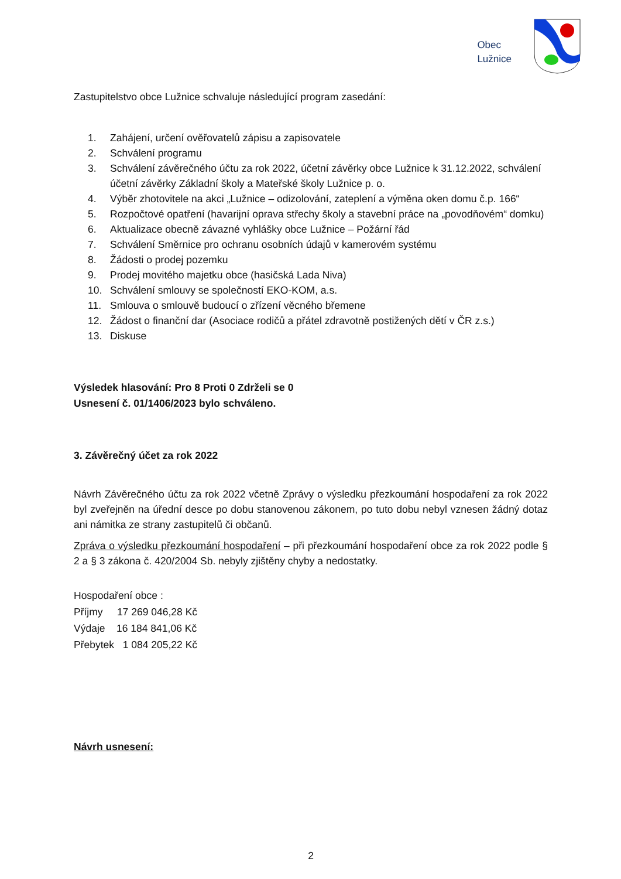Obec
Lužnice
Zastupitelstvo obce Lužnice schvaluje následující program zasedání:
1. Zahájení, určení ověřovatelů zápisu a zapisovatele
2. Schválení programu
3. Schválení závěrečného účtu za rok 2022, účetní závěrky obce Lužnice k 31.12.2022, schválení účetní závěrky Základní školy a Mateřské školy Lužnice p. o.
4. Výběr zhotovitele na akci „Lužnice – odizolování, zateplení a výměna oken domu č.p. 166“
5. Rozpočtové opatření (havarijní oprava střechy školy a stavební práce na „povodňovém“ domku)
6. Aktualizace obecně závazné vyhlášky obce Lužnice – Požární řád
7. Schválení Směrnice pro ochranu osobních údajů v kamerovém systému
8. Žádosti o prodej pozemku
9. Prodej movitého majetku obce (hasičská Lada Niva)
10. Schválení smlouvy se společností EKO-KOM, a.s.
11. Smlouva o smlouvě budoucí o zřízení věcného břemene
12. Žádost o finanční dar (Asociace rodičů a přátel zdravotně postižených dětí v ČR z.s.)
13. Diskuse
Výsledek hlasování: Pro 8 Proti 0 Zdrželi se 0
Usnesení č. 01/1406/2023 bylo schváleno.
3. Závěrečný účet za rok 2022
Návrh Závěrečného účtu za rok 2022 včetně Zprávy o výsledku přezkoumání hospodaření za rok 2022 byl zveřejněn na úřední desce po dobu stanovenou zákonem, po tuto dobu nebyl vznesen žádný dotaz ani námitka ze strany zastupitelů či občanů.
Zpráva o výsledku přezkoumání hospodaření – při přezkoumání hospodaření obce za rok 2022 podle § 2 a § 3 zákona č. 420/2004 Sb. nebyly zjištěny chyby a nedostatky.
Hospodaření obce :
Příjmy 17 269 046,28 Kč
Výdaje 16 184 841,06 Kč
Přebytek 1 084 205,22 Kč
Návrh usnesení:
2